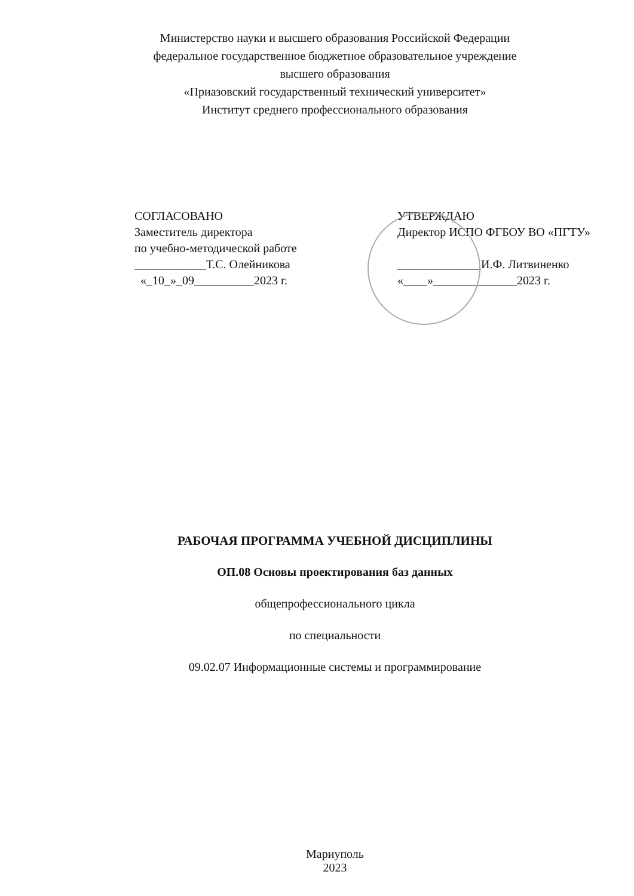Министерство науки и высшего образования Российской Федерации
федеральное государственное бюджетное образовательное учреждение
высшего образования
«Приазовский государственный технический университет»
Институт среднего профессионального образования
СОГЛАСОВАНО
Заместитель директора
по учебно-методической работе
____________Т.С. Олейникова
«_10_»_09__________2023 г.
УТВЕРЖДАЮ
Директор ИСПО ФГБОУ ВО «ПГТУ»
______________И.Ф. Литвиненко
«____»______________2023 г.
РАБОЧАЯ ПРОГРАММА УЧЕБНОЙ ДИСЦИПЛИНЫ
ОП.08 Основы проектирования баз данных
общепрофессионального цикла
по специальности
09.02.07 Информационные системы и программирование
Мариуполь
2023